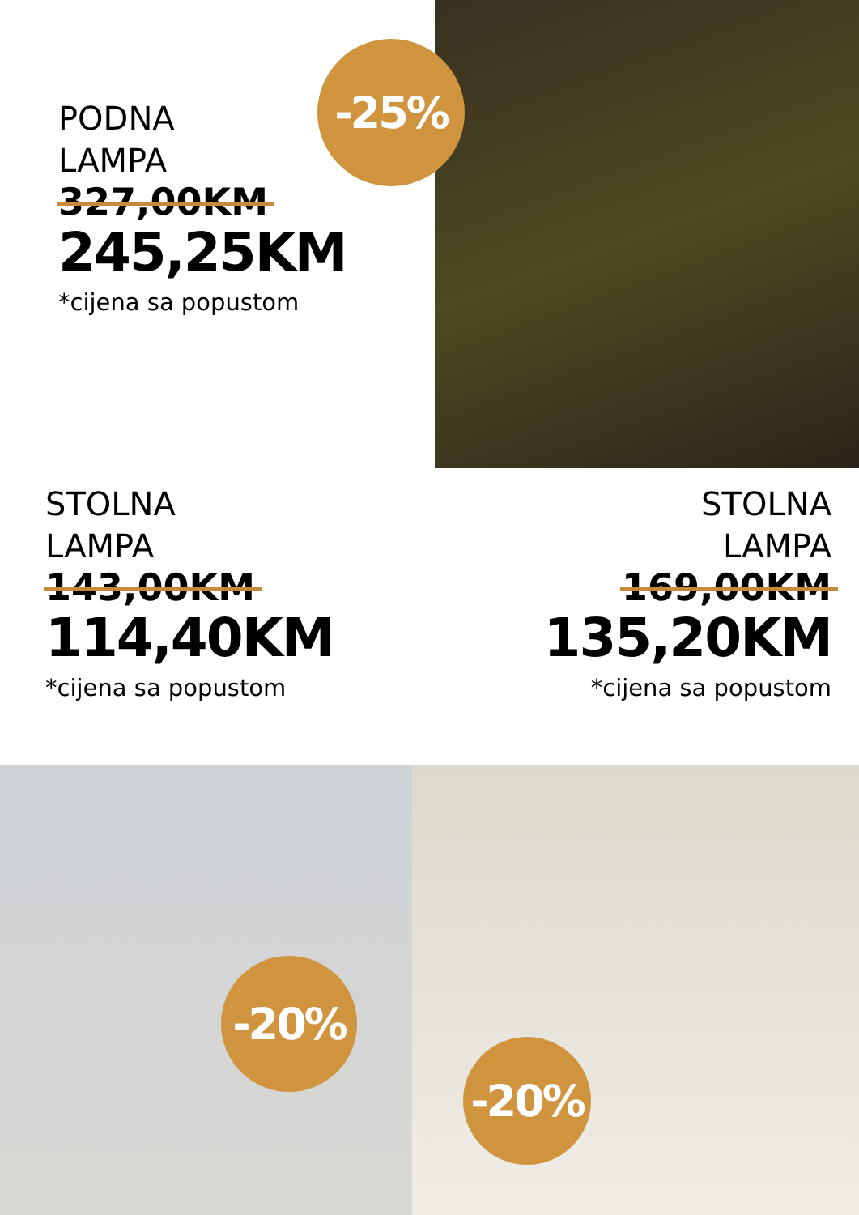PODNA
LAMPA
327,00KM
245,25KM
*cijena sa popustom
-25%
STOLNA
LAMPA
143,00KM
114,40KM
*cijena sa popustom
STOLNA
LAMPA
169,00KM
135,20KM
*cijena sa popustom
-20%
-20%